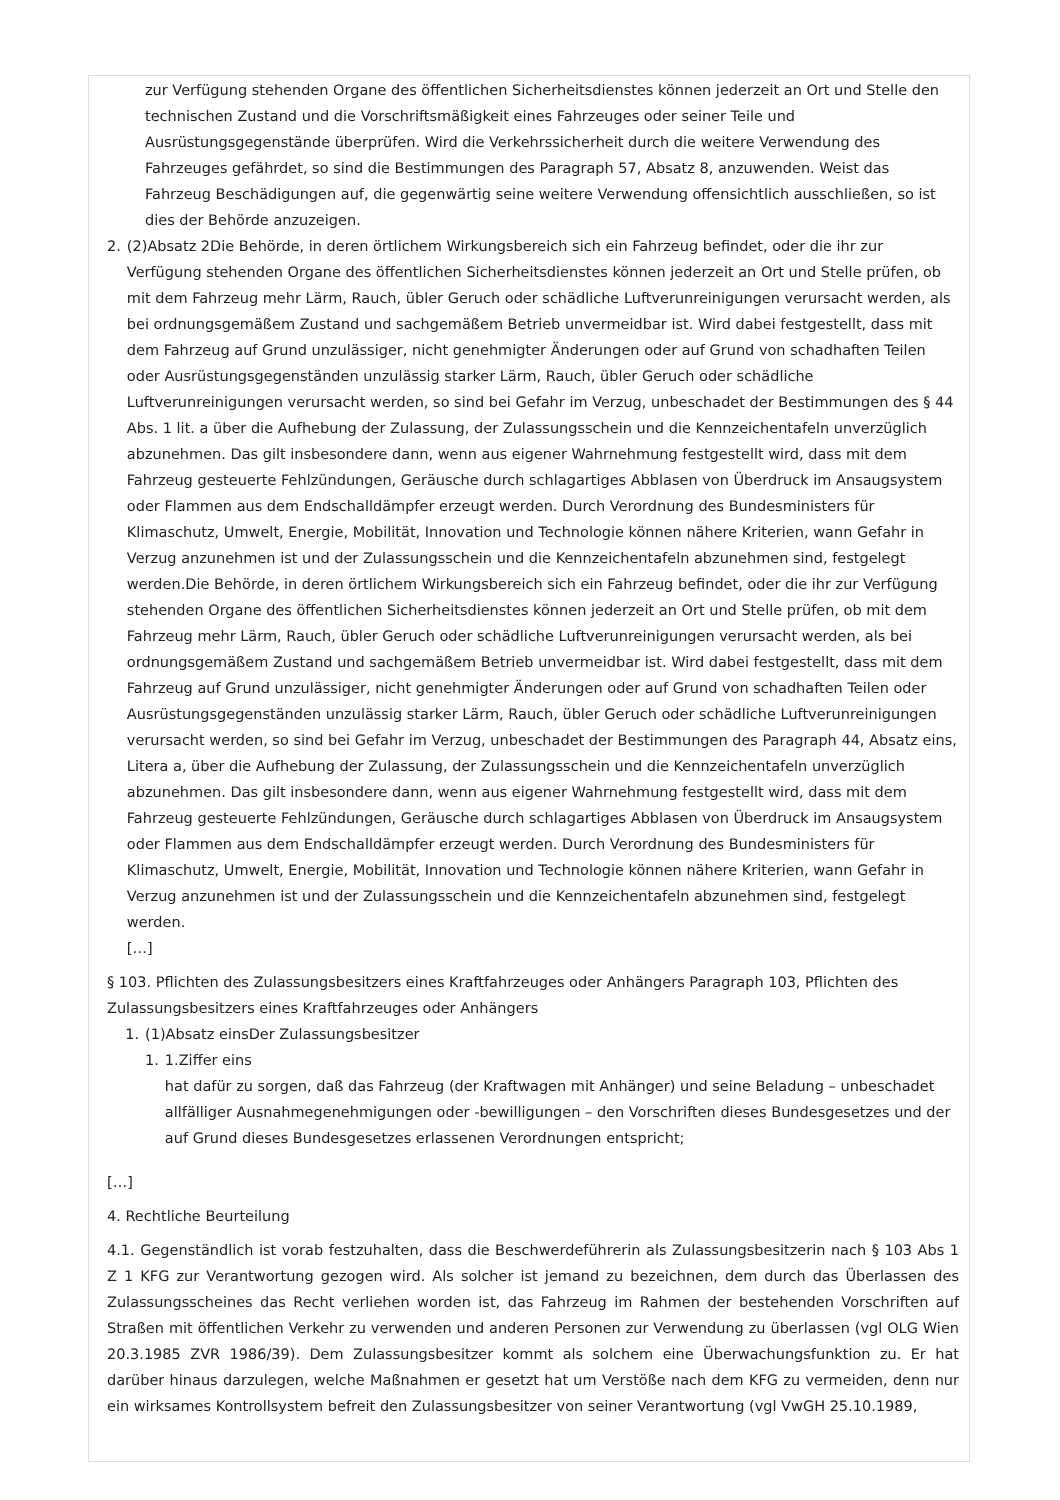zur Verfügung stehenden Organe des öffentlichen Sicherheitsdienstes können jederzeit an Ort und Stelle den technischen Zustand und die Vorschriftsmäßigkeit eines Fahrzeuges oder seiner Teile und Ausrüstungsgegenstände überprüfen. Wird die Verkehrssicherheit durch die weitere Verwendung des Fahrzeuges gefährdet, so sind die Bestimmungen des Paragraph 57, Absatz 8, anzuwenden. Weist das Fahrzeug Beschädigungen auf, die gegenwärtig seine weitere Verwendung offensichtlich ausschließen, so ist dies der Behörde anzuzeigen.
2. (2)Absatz 2Die Behörde, in deren örtlichem Wirkungsbereich sich ein Fahrzeug befindet, oder die ihr zur Verfügung stehenden Organe des öffentlichen Sicherheitsdienstes können jederzeit an Ort und Stelle prüfen, ob mit dem Fahrzeug mehr Lärm, Rauch, übler Geruch oder schädliche Luftverunreinigungen verursacht werden, als bei ordnungsgemäßem Zustand und sachgemäßem Betrieb unvermeidbar ist. Wird dabei festgestellt, dass mit dem Fahrzeug auf Grund unzulässiger, nicht genehmigter Änderungen oder auf Grund von schadhaften Teilen oder Ausrüstungsgegenständen unzulässig starker Lärm, Rauch, übler Geruch oder schädliche Luftverunreinigungen verursacht werden, so sind bei Gefahr im Verzug, unbeschadet der Bestimmungen des § 44 Abs. 1 lit. a über die Aufhebung der Zulassung, der Zulassungsschein und die Kennzeichentafeln unverzüglich abzunehmen. Das gilt insbesondere dann, wenn aus eigener Wahrnehmung festgestellt wird, dass mit dem Fahrzeug gesteuerte Fehlzündungen, Geräusche durch schlagartiges Abblasen von Überdruck im Ansaugsystem oder Flammen aus dem Endschalldämpfer erzeugt werden. Durch Verordnung des Bundesministers für Klimaschutz, Umwelt, Energie, Mobilität, Innovation und Technologie können nähere Kriterien, wann Gefahr in Verzug anzunehmen ist und der Zulassungsschein und die Kennzeichentafeln abzunehmen sind, festgelegt werden.Die Behörde, in deren örtlichem Wirkungsbereich sich ein Fahrzeug befindet, oder die ihr zur Verfügung stehenden Organe des öffentlichen Sicherheitsdienstes können jederzeit an Ort und Stelle prüfen, ob mit dem Fahrzeug mehr Lärm, Rauch, übler Geruch oder schädliche Luftverunreinigungen verursacht werden, als bei ordnungsgemäßem Zustand und sachgemäßem Betrieb unvermeidbar ist. Wird dabei festgestellt, dass mit dem Fahrzeug auf Grund unzulässiger, nicht genehmigter Änderungen oder auf Grund von schadhaften Teilen oder Ausrüstungsgegenständen unzulässig starker Lärm, Rauch, übler Geruch oder schädliche Luftverunreinigungen verursacht werden, so sind bei Gefahr im Verzug, unbeschadet der Bestimmungen des Paragraph 44, Absatz eins, Litera a, über die Aufhebung der Zulassung, der Zulassungsschein und die Kennzeichentafeln unverzüglich abzunehmen. Das gilt insbesondere dann, wenn aus eigener Wahrnehmung festgestellt wird, dass mit dem Fahrzeug gesteuerte Fehlzündungen, Geräusche durch schlagartiges Abblasen von Überdruck im Ansaugsystem oder Flammen aus dem Endschalldämpfer erzeugt werden. Durch Verordnung des Bundesministers für Klimaschutz, Umwelt, Energie, Mobilität, Innovation und Technologie können nähere Kriterien, wann Gefahr in Verzug anzunehmen ist und der Zulassungsschein und die Kennzeichentafeln abzunehmen sind, festgelegt werden.
[…]
§ 103. Pflichten des Zulassungsbesitzers eines Kraftfahrzeuges oder Anhängers Paragraph 103, Pflichten des Zulassungsbesitzers eines Kraftfahrzeuges oder Anhängers
1. (1)Absatz einsDer Zulassungsbesitzer
1. 1.Ziffer eins
hat dafür zu sorgen, daß das Fahrzeug (der Kraftwagen mit Anhänger) und seine Beladung – unbeschadet allfälliger Ausnahmegenehmigungen oder -bewilligungen – den Vorschriften dieses Bundesgesetzes und der auf Grund dieses Bundesgesetzes erlassenen Verordnungen entspricht;
[…]
4. Rechtliche Beurteilung
4.1. Gegenständlich ist vorab festzuhalten, dass die Beschwerdeführerin als Zulassungsbesitzerin nach § 103 Abs 1 Z 1 KFG zur Verantwortung gezogen wird. Als solcher ist jemand zu bezeichnen, dem durch das Überlassen des Zulassungsscheines das Recht verliehen worden ist, das Fahrzeug im Rahmen der bestehenden Vorschriften auf Straßen mit öffentlichen Verkehr zu verwenden und anderen Personen zur Verwendung zu überlassen (vgl OLG Wien 20.3.1985 ZVR 1986/39). Dem Zulassungsbesitzer kommt als solchem eine Überwachungsfunktion zu. Er hat darüber hinaus darzulegen, welche Maßnahmen er gesetzt hat um Verstöße nach dem KFG zu vermeiden, denn nur ein wirksames Kontrollsystem befreit den Zulassungsbesitzer von seiner Verantwortung (vgl VwGH 25.10.1989,